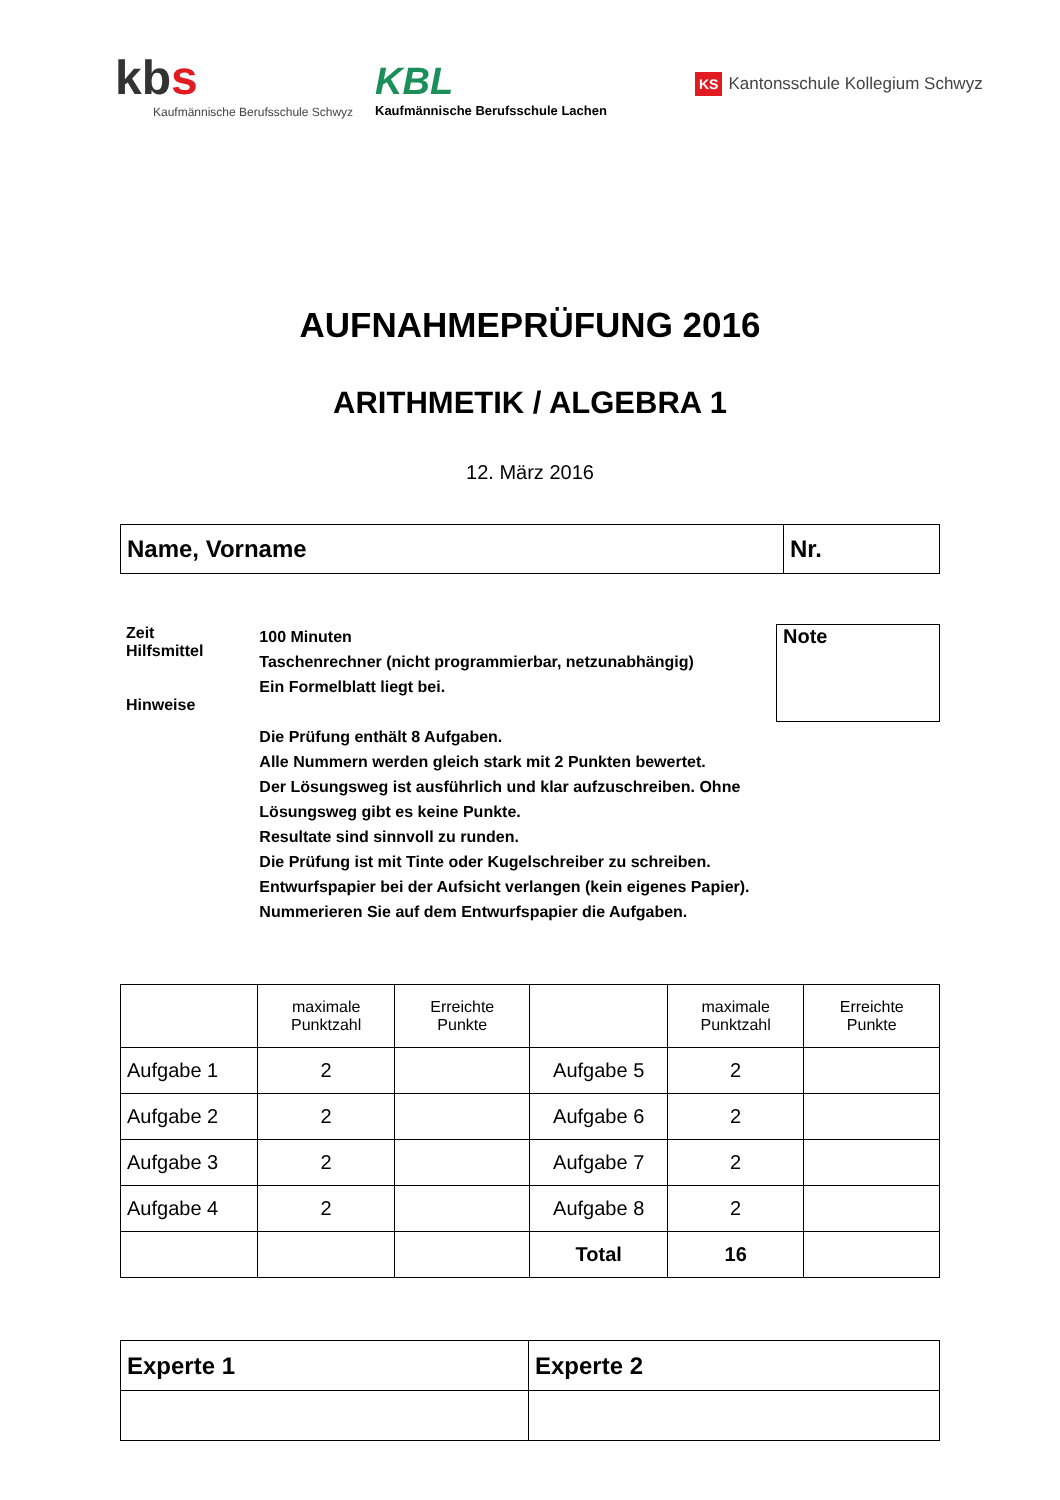kbs
Kaufmännische Berufsschule Schwyz
KBL
Kaufmännische Berufsschule Lachen
KS Kantonsschule Kollegium Schwyz
AUFNAHMEPRÜFUNG 2016
ARITHMETIK / ALGEBRA 1
12. März 2016
| Name, Vorname | Nr. |
Zeit
Hilfsmittel
Hinweise
100 Minuten
Taschenrechner (nicht programmierbar, netzunabhängig)
Ein Formelblatt liegt bei.
Die Prüfung enthält 8 Aufgaben.
Alle Nummern werden gleich stark mit 2 Punkten bewertet.
Der Lösungsweg ist ausführlich und klar aufzuschreiben. Ohne Lösungsweg gibt es keine Punkte.
Resultate sind sinnvoll zu runden.
Die Prüfung ist mit Tinte oder Kugelschreiber zu schreiben.
Entwurfspapier bei der Aufsicht verlangen (kein eigenes Papier). Nummerieren Sie auf dem Entwurfspapier die Aufgaben.
Note
| | maximale Punktzahl | Erreichte Punkte | | maximale Punktzahl | Erreichte Punkte |
| --- | --- | --- | --- | --- | --- |
| Aufgabe 1 | 2 | | Aufgabe 5 | 2 | |
| Aufgabe 2 | 2 | | Aufgabe 6 | 2 | |
| Aufgabe 3 | 2 | | Aufgabe 7 | 2 | |
| Aufgabe 4 | 2 | | Aufgabe 8 | 2 | |
| | | | Total | 16 | |
| Experte 1 | Experte 2 |